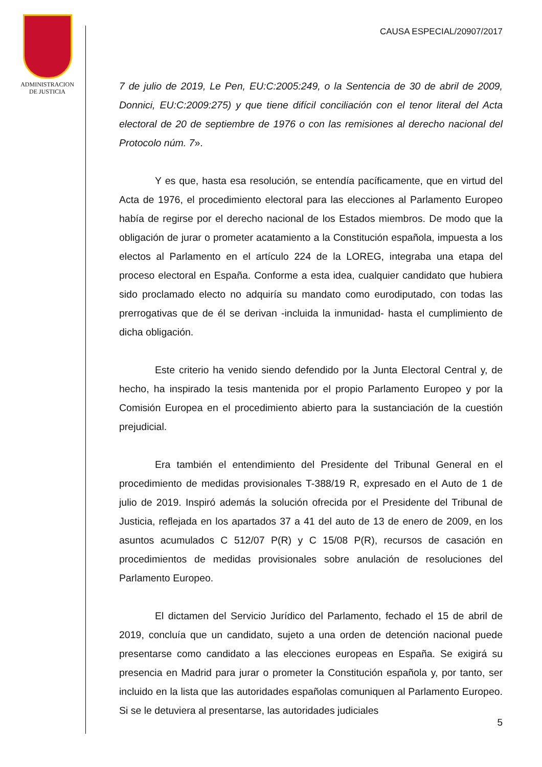ADMINISTRACION
DE JUSTICIA
CAUSA ESPECIAL/20907/2017
7 de julio de 2019, Le Pen, EU:C:2005:249, o la Sentencia de 30 de abril de 2009, Donnici, EU:C:2009:275) y que tiene difícil conciliación con el tenor literal del Acta electoral de 20 de septiembre de 1976 o con las remisiones al derecho nacional del Protocolo núm. 7».
Y es que, hasta esa resolución, se entendía pacíficamente, que en virtud del Acta de 1976, el procedimiento electoral para las elecciones al Parlamento Europeo había de regirse por el derecho nacional de los Estados miembros. De modo que la obligación de jurar o prometer acatamiento a la Constitución española, impuesta a los electos al Parlamento en el artículo 224 de la LOREG, integraba una etapa del proceso electoral en España. Conforme a esta idea, cualquier candidato que hubiera sido proclamado electo no adquiría su mandato como eurodiputado, con todas las prerrogativas que de él se derivan -incluida la inmunidad- hasta el cumplimiento de dicha obligación.
Este criterio ha venido siendo defendido por la Junta Electoral Central y, de hecho, ha inspirado la tesis mantenida por el propio Parlamento Europeo y por la Comisión Europea en el procedimiento abierto para la sustanciación de la cuestión prejudicial.
Era también el entendimiento del Presidente del Tribunal General en el procedimiento de medidas provisionales T-388/19 R, expresado en el Auto de 1 de julio de 2019. Inspiró además la solución ofrecida por el Presidente del Tribunal de Justicia, reflejada en los apartados 37 a 41 del auto de 13 de enero de 2009, en los asuntos acumulados C 512/07 P(R) y C 15/08 P(R), recursos de casación en procedimientos de medidas provisionales sobre anulación de resoluciones del Parlamento Europeo.
El dictamen del Servicio Jurídico del Parlamento, fechado el 15 de abril de 2019, concluía que un candidato, sujeto a una orden de detención nacional puede presentarse como candidato a las elecciones europeas en España. Se exigirá su presencia en Madrid para jurar o prometer la Constitución española y, por tanto, ser incluido en la lista que las autoridades españolas comuniquen al Parlamento Europeo. Si se le detuviera al presentarse, las autoridades judiciales
5